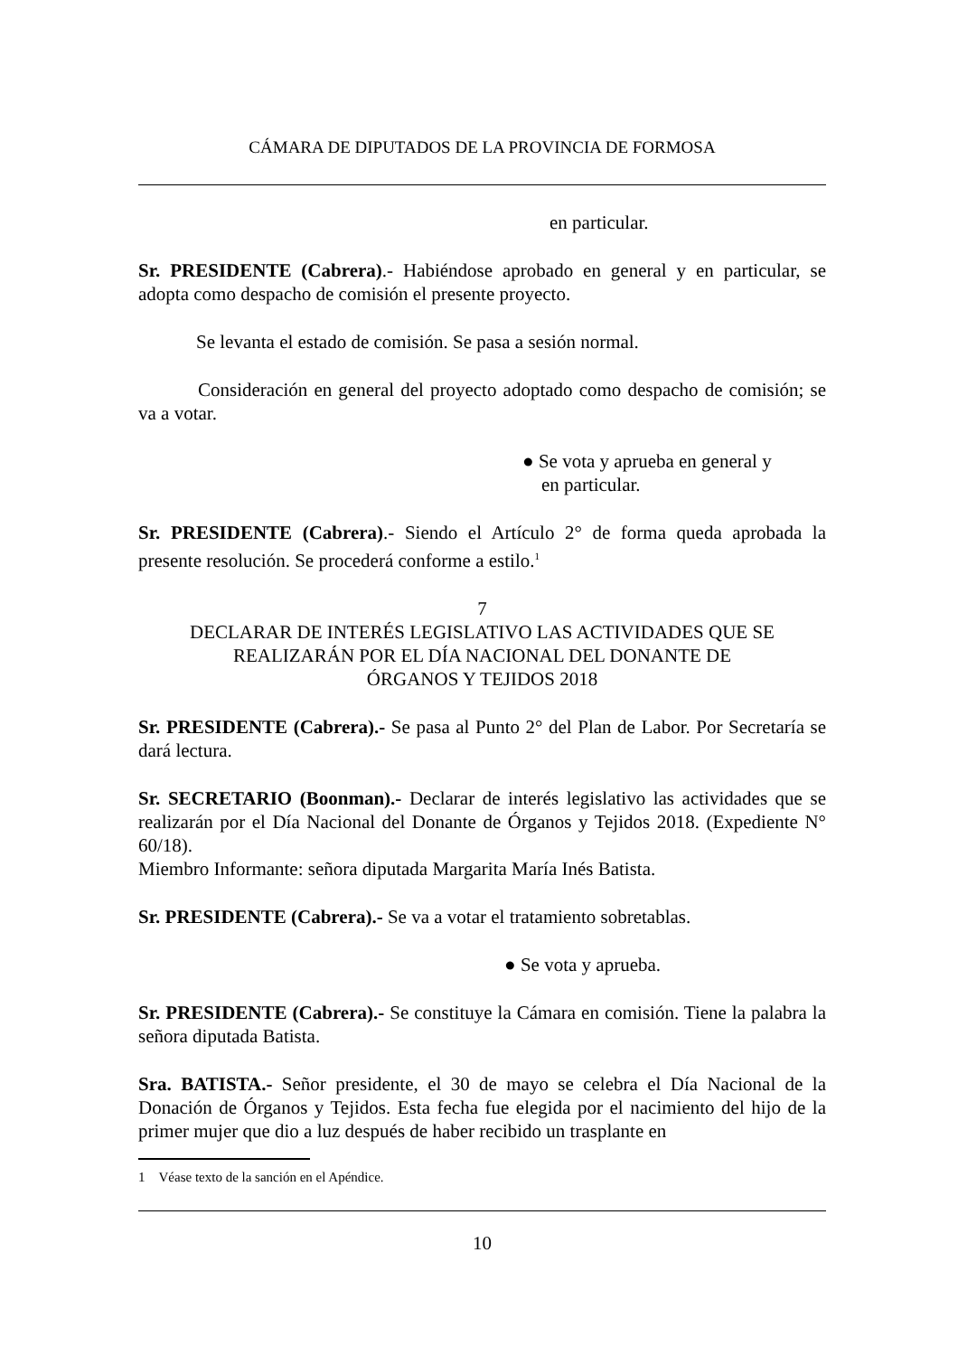CÁMARA DE DIPUTADOS DE LA PROVINCIA DE FORMOSA
en particular.
Sr. PRESIDENTE (Cabrera).- Habiéndose aprobado en general y en particular, se adopta como despacho de comisión el presente proyecto.
Se levanta el estado de comisión. Se pasa a sesión normal.
Consideración en general del proyecto adoptado como despacho de comisión; se va a votar.
● Se vota y aprueba en general y
en particular.
Sr. PRESIDENTE (Cabrera).- Siendo el Artículo 2° de forma queda aprobada la presente resolución. Se procederá conforme a estilo.<sup>1</sup>
7
DECLARAR DE INTERÉS LEGISLATIVO LAS ACTIVIDADES QUE SE REALIZARÁN POR EL DÍA NACIONAL DEL DONANTE DE
ÓRGANOS Y TEJIDOS 2018
Sr. PRESIDENTE (Cabrera).- Se pasa al Punto 2° del Plan de Labor. Por Secretaría se dará lectura.
Sr. SECRETARIO (Boonman).- Declarar de interés legislativo las actividades que se realizarán por el Día Nacional del Donante de Órganos y Tejidos 2018. (Expediente N° 60/18).
Miembro Informante: señora diputada Margarita María Inés Batista.
Sr. PRESIDENTE (Cabrera).- Se va a votar el tratamiento sobretablas.
● Se vota y aprueba.
Sr. PRESIDENTE (Cabrera).- Se constituye la Cámara en comisión. Tiene la palabra la señora diputada Batista.
Sra. BATISTA.- Señor presidente, el 30 de mayo se celebra el Día Nacional de la Donación de Órganos y Tejidos. Esta fecha fue elegida por el nacimiento del hijo de la primer mujer que dio a luz después de haber recibido un trasplante en
1 Véase texto de la sanción en el Apéndice.
10